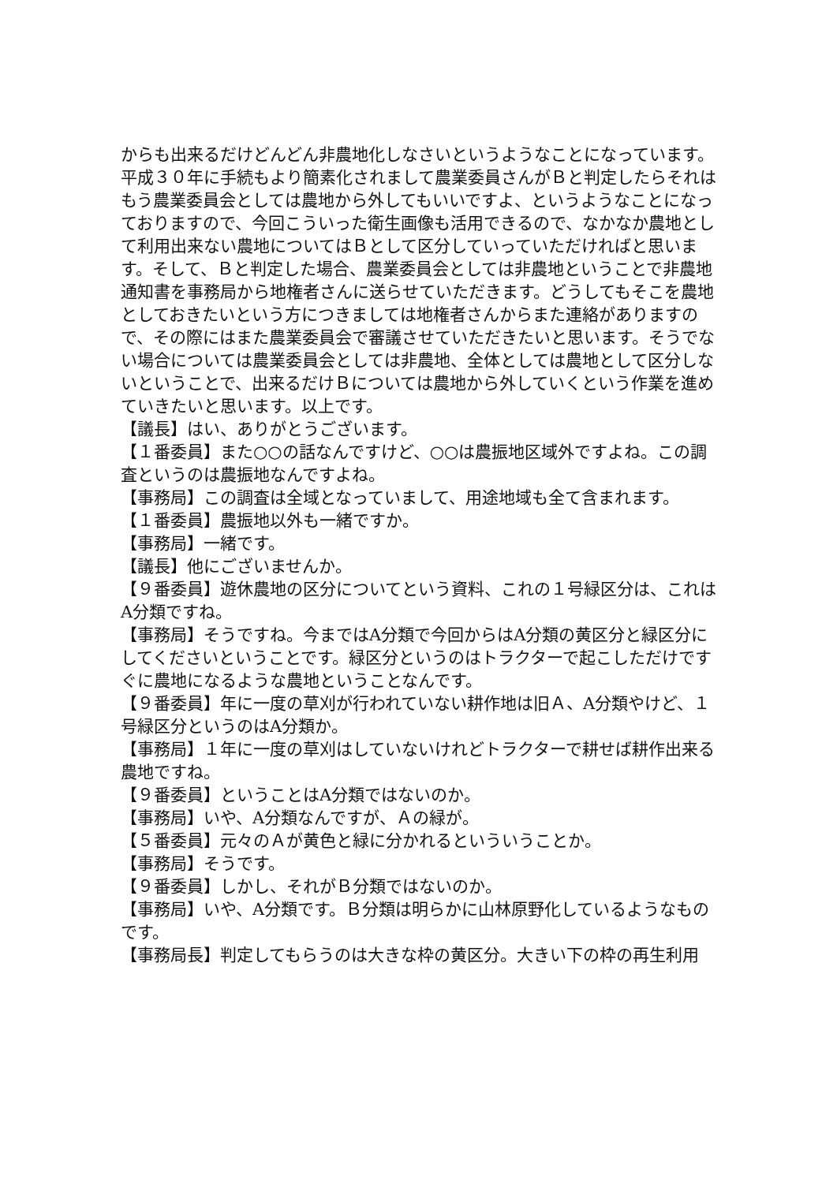からも出来るだけどんどん非農地化しなさいというようなことになっています。平成３０年に手続もより簡素化されまして農業委員さんがＢと判定したらそれはもう農業委員会としては農地から外してもいいですよ、というようなことになっておりますので、今回こういった衛生画像も活用できるので、なかなか農地として利用出来ない農地についてはＢとして区分していっていただければと思います。そして、Ｂと判定した場合、農業委員会としては非農地ということで非農地通知書を事務局から地権者さんに送らせていただきます。どうしてもそこを農地としておきたいという方につきましては地権者さんからまた連絡がありますので、その際にはまた農業委員会で審議させていただきたいと思います。そうでない場合については農業委員会としては非農地、全体としては農地として区分しないということで、出来るだけＢについては農地から外していくという作業を進めていきたいと思います。以上です。
【議長】はい、ありがとうございます。
【１番委員】また○○の話なんですけど、○○は農振地区域外ですよね。この調査というのは農振地なんですよね。
【事務局】この調査は全域となっていまして、用途地域も全て含まれます。
【１番委員】農振地以外も一緒ですか。
【事務局】一緒です。
【議長】他にございませんか。
【９番委員】遊休農地の区分についてという資料、これの１号緑区分は、これはA分類ですね。
【事務局】そうですね。今まではA分類で今回からはA分類の黄区分と緑区分にしてくださいということです。緑区分というのはトラクターで起こしただけですぐに農地になるような農地ということなんです。
【９番委員】年に一度の草刈が行われていない耕作地は旧Ａ、A分類やけど、１号緑区分というのはA分類か。
【事務局】１年に一度の草刈はしていないけれどトラクターで耕せば耕作出来る農地ですね。
【９番委員】ということはA分類ではないのか。
【事務局】いや、A分類なんですが、Ａの緑が。
【５番委員】元々のＡが黄色と緑に分かれるといういうことか。
【事務局】そうです。
【９番委員】しかし、それがＢ分類ではないのか。
【事務局】いや、A分類です。Ｂ分類は明らかに山林原野化しているようなものです。
【事務局長】判定してもらうのは大きな枠の黄区分。大きい下の枠の再生利用